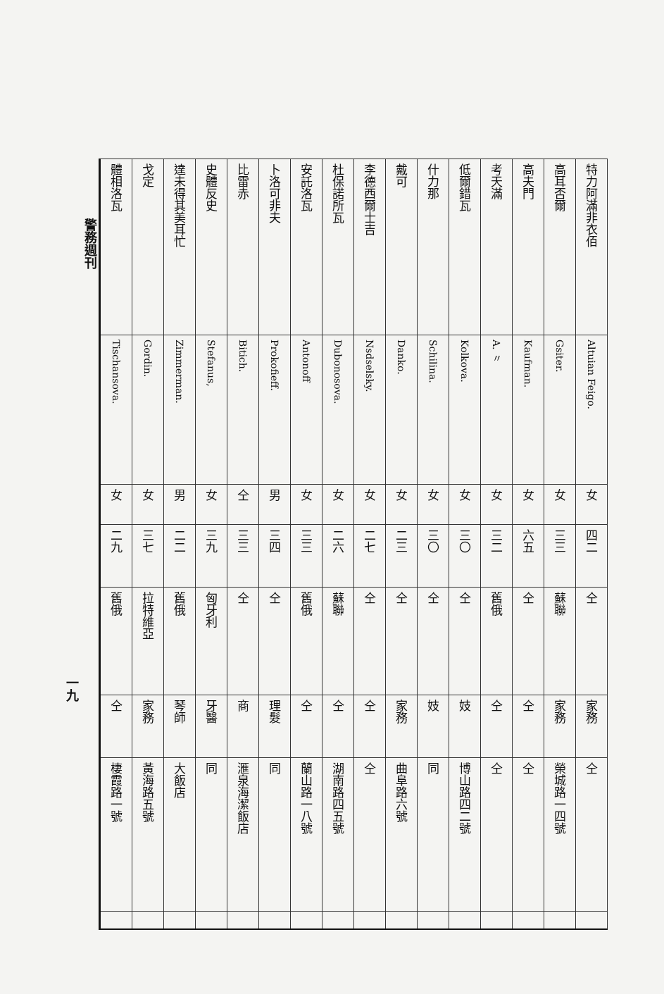| 特力阿滿非衣佰 | Altuian Feigo. | 女 | 四二 | 仝 | 家務 | 仝 | |
| 高耳否爾 | Gsiter. | 女 | 三三 | 蘇聯 | 家務 | 榮城路一四號 | |
| 高夫門 | Kaufman. | 女 | 六五 | 仝 | 仝 | 仝 | |
| 考天滿 | A. 〃 | 女 | 三二 | 舊俄 | 仝 | 仝 | |
| 低爾錯瓦 | Kolkova. | 女 | 三〇 | 仝 | 妓 | 博山路四二號 | |
| 什力那 | Schilina. | 女 | 三〇 | 仝 | 妓 | 同 | |
| 戴可 | Danko. | 女 | 二三 | 仝 | 家務 | 曲阜路六號 | |
| 李德西爾士吉 | Nsdselsky. | 女 | 二七 | 仝 | 仝 | 仝 | |
| 杜保諾所瓦 | Dubonosova. | 女 | 二六 | 蘇聯 | 仝 | 湖南路四五號 | |
| 安託洛瓦 | Antonoff | 女 | 三三 | 舊俄 | 仝 | 蘭山路一八號 | |
| 卜洛可非夫 | Prokofieff. | 男 | 三四 | 仝 | 理髮 | 同 | |
| 比雷赤 | Bitich. | 仝 | 三三 | 仝 | 商 | 滙泉海潔飯店 | |
| 史體反史 | Stefanus, | 女 | 三九 | 匈牙利 | 牙醫 | 同 | |
| 達未得其美耳忙 | Zimmerman. | 男 | 二二 | 舊俄 | 琴師 | 大飯店 | |
| 戈定 | Gordin. | 女 | 三七 | 拉特維亞 | 家務 | 黃海路五號 | |
| 體相洛瓦 | Tischansova. | 女 | 二九 | 舊俄 | 仝 | 棲霞路一號 | |
警務週刊
一九